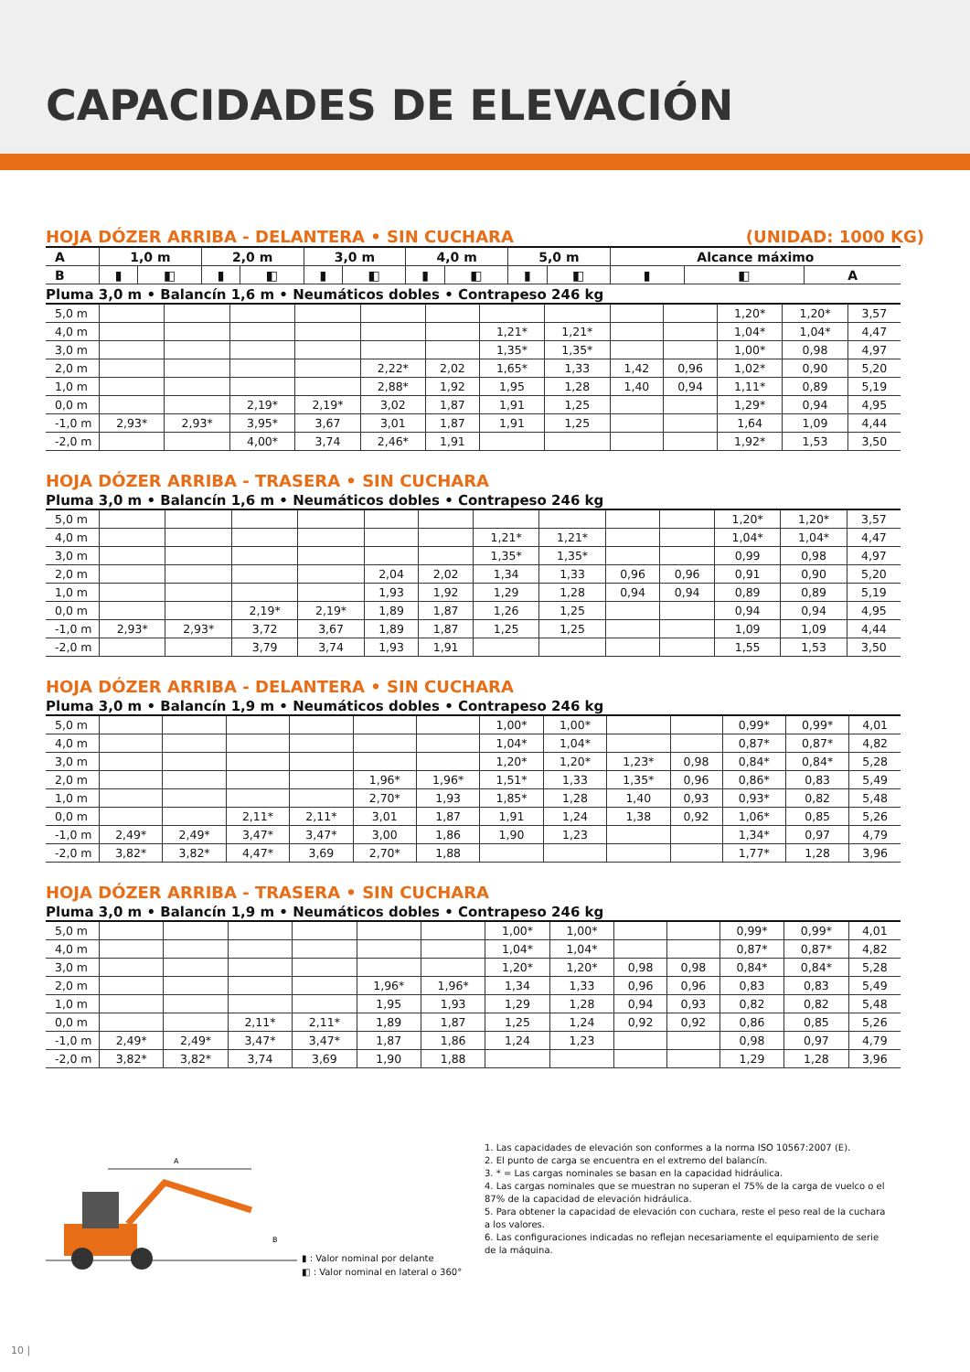CAPACIDADES DE ELEVACIÓN
HOJA DÓZER ARRIBA - DELANTERA • SIN CUCHARA (UNIDAD: 1000 KG)
| A | 1,0 m | | 2,0 m | | 3,0 m | | 4,0 m | | 5,0 m | | Alcance máximo | | |
| --- | --- | --- | --- | --- | --- | --- | --- | --- | --- | --- | --- | --- | --- |
| B | ▮ | ◧ | ▮ | ◧ | ▮ | ◧ | ▮ | ◧ | ▮ | ◧ | ▮ | ◧ | A |
Pluma 3,0 m • Balancín 1,6 m • Neumáticos dobles • Contrapeso 246 kg
| 5,0 m | | | | | | | | | | | 1,20* | 1,20* | 3,57 |
| 4,0 m | | | | | | | 1,21* | 1,21* | | | 1,04* | 1,04* | 4,47 |
| 3,0 m | | | | | | | 1,35* | 1,35* | | | 1,00* | 0,98 | 4,97 |
| 2,0 m | | | | | 2,22* | 2,02 | 1,65* | 1,33 | 1,42 | 0,96 | 1,02* | 0,90 | 5,20 |
| 1,0 m | | | | | 2,88* | 1,92 | 1,95 | 1,28 | 1,40 | 0,94 | 1,11* | 0,89 | 5,19 |
| 0,0 m | | | 2,19* | 2,19* | 3,02 | 1,87 | 1,91 | 1,25 | | | 1,29* | 0,94 | 4,95 |
| -1,0 m | 2,93* | 2,93* | 3,95* | 3,67 | 3,01 | 1,87 | 1,91 | 1,25 | | | 1,64 | 1,09 | 4,44 |
| -2,0 m | | | 4,00* | 3,74 | 2,46* | 1,91 | | | | | 1,92* | 1,53 | 3,50 |
HOJA DÓZER ARRIBA - TRASERA • SIN CUCHARA
Pluma 3,0 m • Balancín 1,6 m • Neumáticos dobles • Contrapeso 246 kg
| 5,0 m | | | | | | | | | | | 1,20* | 1,20* | 3,57 |
| 4,0 m | | | | | | | 1,21* | 1,21* | | | 1,04* | 1,04* | 4,47 |
| 3,0 m | | | | | | | 1,35* | 1,35* | | | 0,99 | 0,98 | 4,97 |
| 2,0 m | | | | | 2,04 | 2,02 | 1,34 | 1,33 | 0,96 | 0,96 | 0,91 | 0,90 | 5,20 |
| 1,0 m | | | | | 1,93 | 1,92 | 1,29 | 1,28 | 0,94 | 0,94 | 0,89 | 0,89 | 5,19 |
| 0,0 m | | | 2,19* | 2,19* | 1,89 | 1,87 | 1,26 | 1,25 | | | 0,94 | 0,94 | 4,95 |
| -1,0 m | 2,93* | 2,93* | 3,72 | 3,67 | 1,89 | 1,87 | 1,25 | 1,25 | | | 1,09 | 1,09 | 4,44 |
| -2,0 m | | | 3,79 | 3,74 | 1,93 | 1,91 | | | | | 1,55 | 1,53 | 3,50 |
HOJA DÓZER ARRIBA - DELANTERA • SIN CUCHARA
Pluma 3,0 m • Balancín 1,9 m • Neumáticos dobles • Contrapeso 246 kg
| 5,0 m | | | | | | | 1,00* | 1,00* | | | 0,99* | 0,99* | 4,01 |
| 4,0 m | | | | | | | 1,04* | 1,04* | | | 0,87* | 0,87* | 4,82 |
| 3,0 m | | | | | | | 1,20* | 1,20* | 1,23* | 0,98 | 0,84* | 0,84* | 5,28 |
| 2,0 m | | | | | 1,96* | 1,96* | 1,51* | 1,33 | 1,35* | 0,96 | 0,86* | 0,83 | 5,49 |
| 1,0 m | | | | | 2,70* | 1,93 | 1,85* | 1,28 | 1,40 | 0,93 | 0,93* | 0,82 | 5,48 |
| 0,0 m | | | 2,11* | 2,11* | 3,01 | 1,87 | 1,91 | 1,24 | 1,38 | 0,92 | 1,06* | 0,85 | 5,26 |
| -1,0 m | 2,49* | 2,49* | 3,47* | 3,47* | 3,00 | 1,86 | 1,90 | 1,23 | | | 1,34* | 0,97 | 4,79 |
| -2,0 m | 3,82* | 3,82* | 4,47* | 3,69 | 2,70* | 1,88 | | | | | 1,77* | 1,28 | 3,96 |
HOJA DÓZER ARRIBA - TRASERA • SIN CUCHARA
Pluma 3,0 m • Balancín 1,9 m • Neumáticos dobles • Contrapeso 246 kg
| 5,0 m | | | | | | | 1,00* | 1,00* | | | 0,99* | 0,99* | 4,01 |
| 4,0 m | | | | | | | 1,04* | 1,04* | | | 0,87* | 0,87* | 4,82 |
| 3,0 m | | | | | | | 1,20* | 1,20* | 0,98 | 0,98 | 0,84* | 0,84* | 5,28 |
| 2,0 m | | | | | 1,96* | 1,96* | 1,34 | 1,33 | 0,96 | 0,96 | 0,83 | 0,83 | 5,49 |
| 1,0 m | | | | | 1,95 | 1,93 | 1,29 | 1,28 | 0,94 | 0,93 | 0,82 | 0,82 | 5,48 |
| 0,0 m | | | 2,11* | 2,11* | 1,89 | 1,87 | 1,25 | 1,24 | 0,92 | 0,92 | 0,86 | 0,85 | 5,26 |
| -1,0 m | 2,49* | 2,49* | 3,47* | 3,47* | 1,87 | 1,86 | 1,24 | 1,23 | | | 0,98 | 0,97 | 4,79 |
| -2,0 m | 3,82* | 3,82* | 3,74 | 3,69 | 1,90 | 1,88 | | | | | 1,29 | 1,28 | 3,96 |
A
B
▮ : Valor nominal por delante
◧ : Valor nominal en lateral o 360°
1. Las capacidades de elevación son conformes a la norma ISO 10567:2007 (E).
2. El punto de carga se encuentra en el extremo del balancín.
3. * = Las cargas nominales se basan en la capacidad hidráulica.
4. Las cargas nominales que se muestran no superan el 75% de la carga de vuelco o el 87% de la capacidad de elevación hidráulica.
5. Para obtener la capacidad de elevación con cuchara, reste el peso real de la cuchara a los valores.
6. Las configuraciones indicadas no reflejan necesariamente el equipamiento de serie de la máquina.
10 |